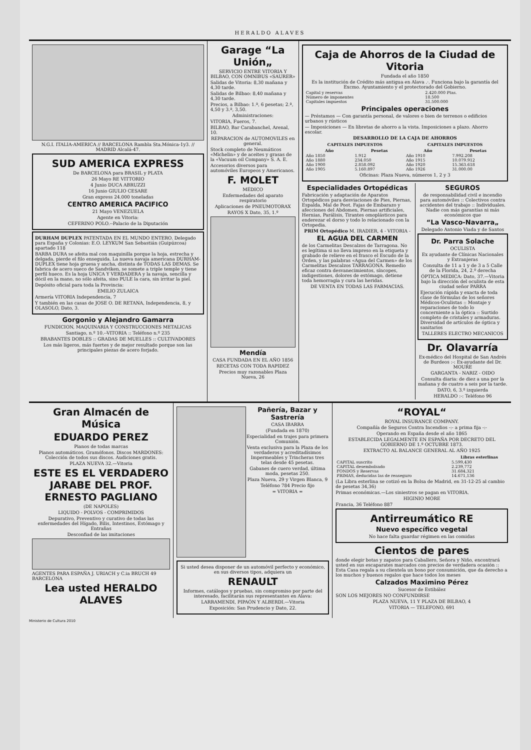HERALDO ALAVES
N.G.I. ITALIA-AMERICA // BARCELONA Rambla Sta.Mónica-1y3. // MADRID Alcalá-47.
SUD AMERICA EXPRESS
De BARCELONA para BRASIL y PLATA
26 Mayo RE VITTORIO
4 Junio DUCA ABRUZZI
16 Junio GIULIO CESARE
Gran express 24.000 toneladas
CENTRO AMERICA PACIFICO
21 Mayo VENEZUELA
Agente en Vitoria:
CEFERINO POLO.--Palacio de la Diputación
DURHAM DUPLEX PATENTADA EN EL MUNDO ENTERO. Delegado para España y Colonias: E.O. LEYKUM San Sebastián (Guipúzcoa) apartado 118
BARBA DURA se afeita mal con maquinilla porque la hoja, estrecha y delgada, pierde el filo enseguida. La nueva navaja americana DURHAM-DUPLEX tiene hoja gruesa y ancha, distinta de TODAS LAS DEMAS. Se fabrica de acero sueco de Sandviken, se somete a triple temple y tiene perfil hueco. Es la hoja UNICA Y VERDADERA y la navaja, sencilla y dócil en la mano, no sólo afeita, sino PULE la cara, sin irritar la piel.
Depósito oficial para toda la Provincia:
EMILIO ZULAICA
Armería VITORIA Independencia, 7
Y también en las casas de JOSE O. DE RETANA, Independencia, 8, y OLASOLO, Dato, 3.
Gorgonio y Alejandro Gamarra
FUNDICION, MAQUINARIA Y CONSTRUCCIONES METALICAS
Santiago, n.º 10.--VITORIA :: Teléfono n.º 235
BRABANTES DOBLES :: GRADAS DE MUELLES :: CULTIVADORES
Los más ligeros, más fuertes y de mejor resultado porque son las principales piezas de acero forjado.
Garage “La Unión„
SERVICIO ENTRE VITORIA Y BILBAO, CON OMNIBUS «SAURER»
Salidas de Vitoria: 8,30 mañana y 4,30 tarde.
Salidas de Bilbao: 8,40 mañana y 4,30 tarde.
Precios, a Bilbao: 1.ª, 6 pesetas; 2.ª, 4,50 y 3.ª, 3,50.
Administraciones:
VITORIA, Fueros, 7.
BILBAO, Bar Carabanchel, Arenal, 10.
REPARACION de AUTOMOVILES en general.
Stock completo de Neumáticos «Michelin» y de aceites y grasas de la «Vacuum oil Company» S. A. E.
Accesorios diversos para automóviles Europeos y Americanos.
F. MOLET
MÉDICO
Enfermedades del aparato respiratorio
Aplicaciones de PNEUMOTORAX
RAYOS X Dato, 35, 1.º
Mendía
CASA FUNDADA EN EL AÑO 1856
RECETAS CON TODA RAPIDEZ
Precios muy razonables Plaza Nueva, 26
Caja de Ahorros de la Ciudad de Vitoria
Fundada el año 1850
Es la institución de Crédito más antigua en Alava .·. Funciona bajo la garantía del Excmo. Ayuntamiento y el protectorado del Gobierno.
| Capital y reservas | 2.420.000 Ptas. |
| Número de imponentes | 18.500 |
| Capitales impuestos | 31.500.000 |
Principales operaciones
— Préstamos — Con garantía personal, de valores o bien de terrenos o edificios urbanos y rústicos
— Imposiciones — En libretas de ahorro a la vista. Imposiciones a plazo. Ahorro escolar.
DESARROLLO DE LA CAJA DE AHORROS
| CAPITALES IMPUESTOS | | CAPITALES IMPUESTOS | |
| --- | --- | --- | --- |
| Año | Pesetas | Año | Pesetas |
| Año 1850 | 1.912 | Año 1910 | 7.992.208 |
| Año 1880 | 234.050 | Año 1915 | 10.079.912 |
| Año 1900 | 2.858.092 | Año 1920 | 15.363.618 |
| Año 1905 | 5.160.897 | Año 1926 | 31.000.00 |
Oficinas: Plaza Nueva, números 1, 2 y 3
Especialidades Ortopédicas
Fabricación y adaptación de Aparatos Ortopédicos para desviaciones de Pies, Piernas, Espalda, Mal de Poot. Fajas de Embarazo y afecciones del Abdomen, Piernas artificiales, Hernias, Parálisis, Tirantes omoplásticos para enderezar el dorso y todo lo relacionado con la Ortopedia.
PRIM Ortopédico M. IRADIER, 4 - VITORIA -
EL AGUA DEL CARMEN
de los Carmelitas Descalzos de Tarragona. No es legítima si no lleva impreso en la etiqueta y grabado de relieve en el frasco el Escudo de la Orden, y las palabras «Agua del Carmen» de los Carmelitas Descalzos TARRAGONA. Remedio eficaz contra desvanecimientos, síncopes, indigestiones, dolores de estómago, detiene toda hemorragia y cura las heridas.
DE VENTA EN TODAS LAS FARMACIAS.
SEGUROS
de responsabilidad civil e incendio para automóviles :: Colectivos contra accidentes del trabajo :: Individuales. Nadie con más garantías ni más económicos que
“La Vasco-Navarra„
Delegado Antonio Viada y de Santos
Dr. Parra Solache
OCULISTA
Ex ayudante de Clínicas Nacionales y Extranjeras
Consulta de 11 a 1 y de 3 a 5 Calle de la Florida, 24, 2.º derecha
ÓPTICA MEDICA: Dato, 37.—Vitoria bajo la dirección del oculista de esta ciudad señor PARRA
Ejecución rápida y exacta de toda clase de fórmulas de los señores Médicos-Oculistas :: Montaje y reparaciones de todo lo concerniente a la óptica :: Surtido completo de cristales y armaduras. Diversidad de artículos de óptica y sanitarios
TALLERES ELECTRO MECANICOS
Dr. Olavarría
Ex-médico del Hospital de San Andrés de Burdeos :-: Ex-ayudante del Dr. MOURE
GARGANTA - NARIZ - OIDO
Consulta diaria: de diez a una por la mañana y de cuatro a seis por la tarde.
DATO, 6, 3.º izquierda
HERALDO :-: Teléfono 96
Gran Almacén de Música
EDUARDO PEREZ
Pianos de todas marcas
Pianos automáticos. Gramófonos. Discos MARDONES: Colección de todos sus discos. Audiciones gratis.
PLAZA NUEVA 32.—Vitoria
ESTE ES EL VERDADERO JARABE DEL PROF. ERNESTO PAGLIANO
(DE NAPOLES)
LIQUIDO - POLVOS - COMPRIMIDOS
Depurativo, Preventivo y curativo de todas las enfermedades del Hígado, Bilis, Intestinos, Estómago y Entrañas
Desconfiad de las imitaciones
AGENTES PARA ESPAÑA J. URIACH y C.ia BRUCH 49 BARCELONA
Lea usted HERALDO ALAVES
Pañería, Bazar y Sastrería
CASA IBARRA
(Fundada en 1870)
Especialidad en trajes para primera Comunión.
Venta exclusiva para la Plaza de los verdaderos y acreditadísimos Impermeables y Trincheras tres telas desde 45 pesetas.
Gabanes de cuero verdad, última moda, pesetas 250.
Plaza Nueva, 29 y Virgen Blanca, 9
Teléfono 784 Precio fijo
= VITORIA =
Si usted desea disponer de un automóvil perfecto y económico, en sus diversos tipos, adquiera un
RENAULT
Informes, catálogos y pruebas, sin compromiso por parte del interesado, facilitarán sus representantes en Alava:
LARRAMENDI, PIPAÓN Y ALBERDI.—Vitoria
Exposición: San Prudencio y Dato, 22.
“ROYAL“
ROYAL INSURANCE COMPANY.
Compañía de Seguros Contra Incendios -:- a prima fija -:-
Operando en España desde el año 1865
ESTABLECIDA LEGALMENTE EN ESPAÑA POR DECRETO DEL GOBIERNO DE 1.º OCTUBRE 1873.
EXTRACTO AL BALANCE GENERAL AL AÑO 1925
| | Libras esterlinas |
| --- | --- |
| CAPITAL suscrito | 5.599,430 |
| CAPITAL desembolsado | 2.239,772 |
| FONDOS y Reservas | 31.684,321 |
| PRIMAS, deducidas las de reaseguro | 14.671,136 |
(La Libra esterlina se cotizó en la Bolsa de Madrid, en 31-12-25 al cambio de pesetas 34,36)
Primas económicas.—Los siniestros se pagan en VITORIA.
HIGINIO MORE
Francia, 36 Teléfono 887
Antirreumático RE
Nuevo específico vegetal
No hace falta guardar régimen en las comidas
Cientos de pares
donde elegir botas y zapatos para Caballero, Señora y Niño, encontrará usted en sus escaparates marcados con precios de verdadera ocasión :: Esta Casa regala a su clientela un bono por consumición, que da derecho a los muchos y buenos regalos que hace todos los meses
Calzados Maximino Pérez
Sucesor de Estibález
SON LOS MEJORES NO CONFUNDIRSE
PLAZA NUEVA, 11 Y PLAZA DE BILBAO, 4
VITORIA — TELEFONO, 691
Ministerio de Cultura 2010